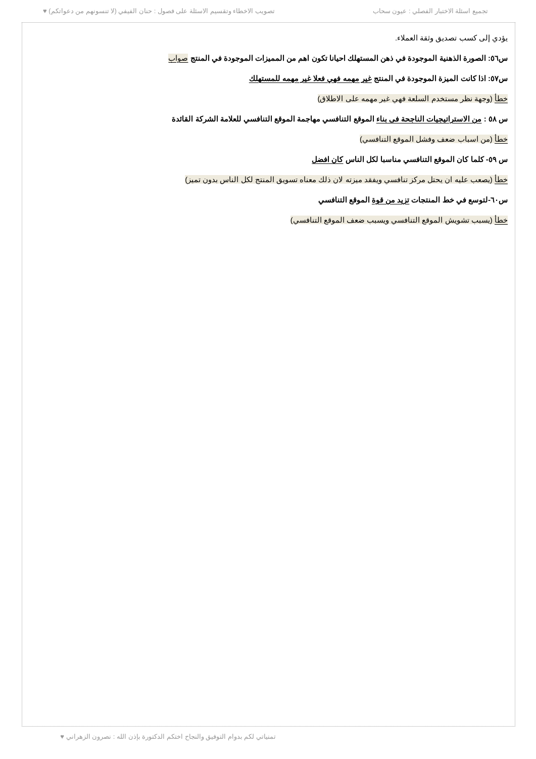تجميع اسئلة الاختبار الفصلي : عيون سحاب تصويب الاخطاء وتقسيم الاسئلة على فصول : حنان الفيفي (لا تنسونهم من دعواتكم) ♥
يؤدي إلى كسب تصديق وثقة العملاء.
س٥٦: الصورة الذهنية الموجودة في ذهن المستهلك احيانا تكون اهم من المميزات الموجودة في المنتج صواب
س٥٧: اذا كانت الميزة الموجودة في المنتج غير مهمه فهي فعلا غير مهمه للمستهلك
خطأ (وجهة نظر مستخدم السلعة فهي غير مهمه على الاطلاق)
س ٥٨ : من الاستراتيجيات الناجحة فى بناء الموقع التنافسي مهاجمة الموقع التنافسي للعلامة الشركة القائدة
خطأ (من اسباب ضعف وفشل الموقع التنافسي)
س ٥٩- كلما كان الموقع التنافسي مناسبا لكل الناس كان افضل
خطأ (يصعب عليه ان يحتل مركز تنافسي ويفقد ميزته لان ذلك معناه تسويق المنتج لكل الناس بدون تميز)
س٦٠-لتوسع في خط المنتجات تزيد من قوة الموقع التنافسي
خطأ (يسبب تشويش الموقع التنافسي ويسبب ضعف الموقع التنافسي)
تمنياتي لكم بدوام التوفيق والنجاح اختكم الدكتورة بإذن الله : نصرون الزهراني ♥